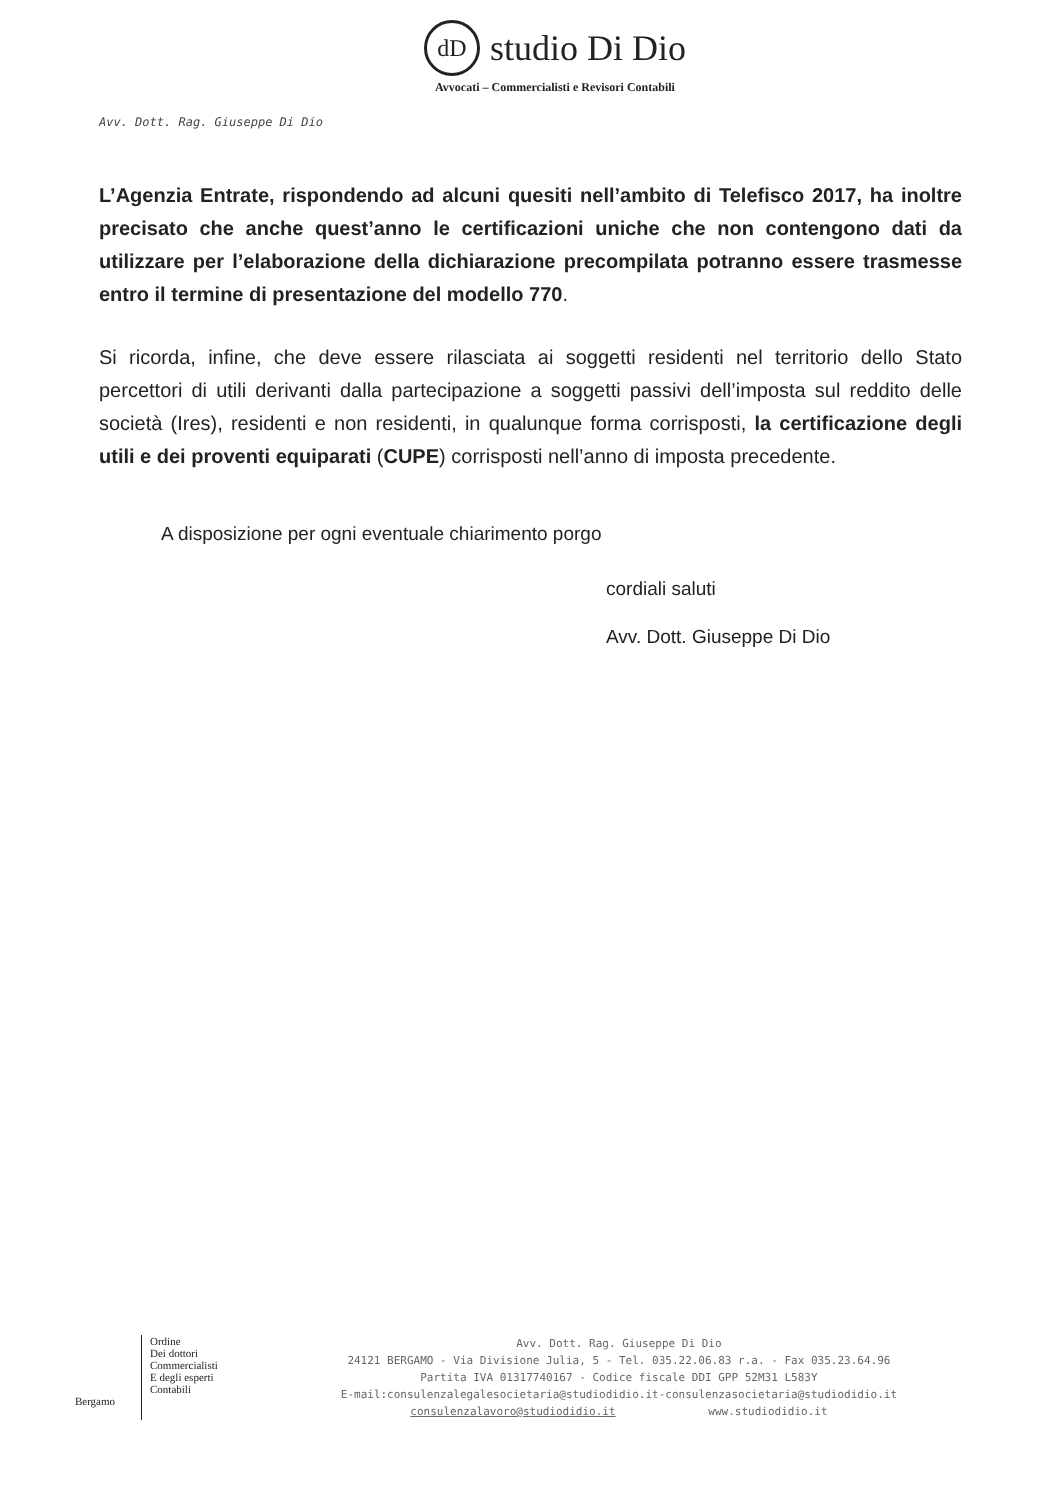dD studio Di Dio
Avvocati – Commercialisti e Revisori Contabili
Avv. Dott. Rag. Giuseppe Di Dio
L’Agenzia Entrate, rispondendo ad alcuni quesiti nell’ambito di Telefisco 2017, ha inoltre precisato che anche quest’anno le certificazioni uniche che non contengono dati da utilizzare per l’elaborazione della dichiarazione precompilata potranno essere trasmesse entro il termine di presentazione del modello 770.
Si ricorda, infine, che deve essere rilasciata ai soggetti residenti nel territorio dello Stato percettori di utili derivanti dalla partecipazione a soggetti passivi dell’imposta sul reddito delle società (Ires), residenti e non residenti, in qualunque forma corrisposti, la certificazione degli utili e dei proventi equiparati (CUPE) corrisposti nell’anno di imposta precedente.
A disposizione per ogni eventuale chiarimento porgo
cordiali saluti
Avv. Dott. Giuseppe Di Dio
Bergamo
Ordine
Dei dottori
Commercialisti
E degli esperti
Contabili
Avv. Dott. Rag. Giuseppe Di Dio
24121 BERGAMO - Via Divisione Julia, 5 - Tel. 035.22.06.83 r.a. - Fax 035.23.64.96
Partita IVA 01317740167 - Codice fiscale DDI GPP 52M31 L583Y
E-mail:consulenzalegalesocietaria@studiodidio.it-consulenzasocietaria@studiodidio.it
consulenzalavoro@studiodidio.it www.studiodidio.it